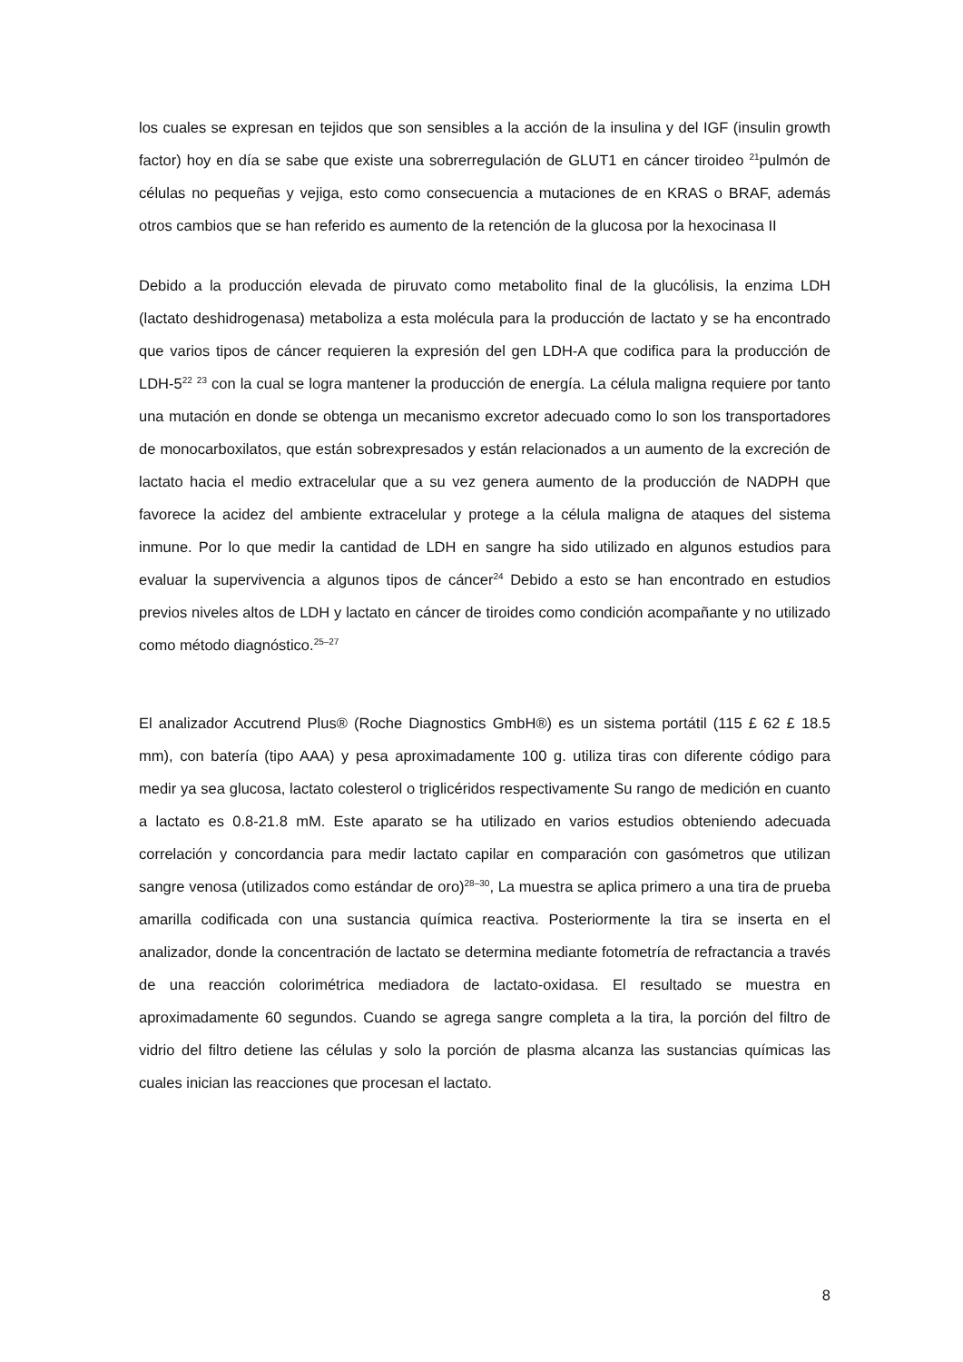los cuales se expresan en tejidos que son sensibles a la acción de la insulina y del IGF (insulin growth factor) hoy en día se sabe que existe una sobrerregulación de GLUT1 en cáncer tiroideo <sup>21</sup>pulmón de células no pequeñas y vejiga, esto como consecuencia a mutaciones de en KRAS o BRAF, además otros cambios que se han referido es aumento de la retención de la glucosa por la hexocinasa II
Debido a la producción elevada de piruvato como metabolito final de la glucólisis, la enzima LDH (lactato deshidrogenasa) metaboliza a esta molécula para la producción de lactato y se ha encontrado que varios tipos de cáncer requieren la expresión del gen LDH-A que codifica para la producción de LDH-5<sup>22</sup> <sup>23</sup> con la cual se logra mantener la producción de energía. La célula maligna requiere por tanto una mutación en donde se obtenga un mecanismo excretor adecuado como lo son los transportadores de monocarboxilatos, que están sobrexpresados y están relacionados a un aumento de la excreción de lactato hacia el medio extracelular que a su vez genera aumento de la producción de NADPH que favorece la acidez del ambiente extracelular y protege a la célula maligna de ataques del sistema inmune. Por lo que medir la cantidad de LDH en sangre ha sido utilizado en algunos estudios para evaluar la supervivencia a algunos tipos de cáncer<sup>24</sup> Debido a esto se han encontrado en estudios previos niveles altos de LDH y lactato en cáncer de tiroides como condición acompañante y no utilizado como método diagnóstico.<sup>25–27</sup>
El analizador Accutrend Plus® (Roche Diagnostics GmbH®) es un sistema portátil (115 £ 62 £ 18.5 mm), con batería (tipo AAA) y pesa aproximadamente 100 g. utiliza tiras con diferente código para medir ya sea glucosa, lactato colesterol o triglicéridos respectivamente Su rango de medición en cuanto a lactato es 0.8-21.8 mM. Este aparato se ha utilizado en varios estudios obteniendo adecuada correlación y concordancia para medir lactato capilar en comparación con gasómetros que utilizan sangre venosa (utilizados como estándar de oro)<sup>28–30</sup>, La muestra se aplica primero a una tira de prueba amarilla codificada con una sustancia química reactiva. Posteriormente la tira se inserta en el analizador, donde la concentración de lactato se determina mediante fotometría de refractancia a través de una reacción colorimétrica mediadora de lactato-oxidasa. El resultado se muestra en aproximadamente 60 segundos. Cuando se agrega sangre completa a la tira, la porción del filtro de vidrio del filtro detiene las células y solo la porción de plasma alcanza las sustancias químicas las cuales inician las reacciones que procesan el lactato.
8